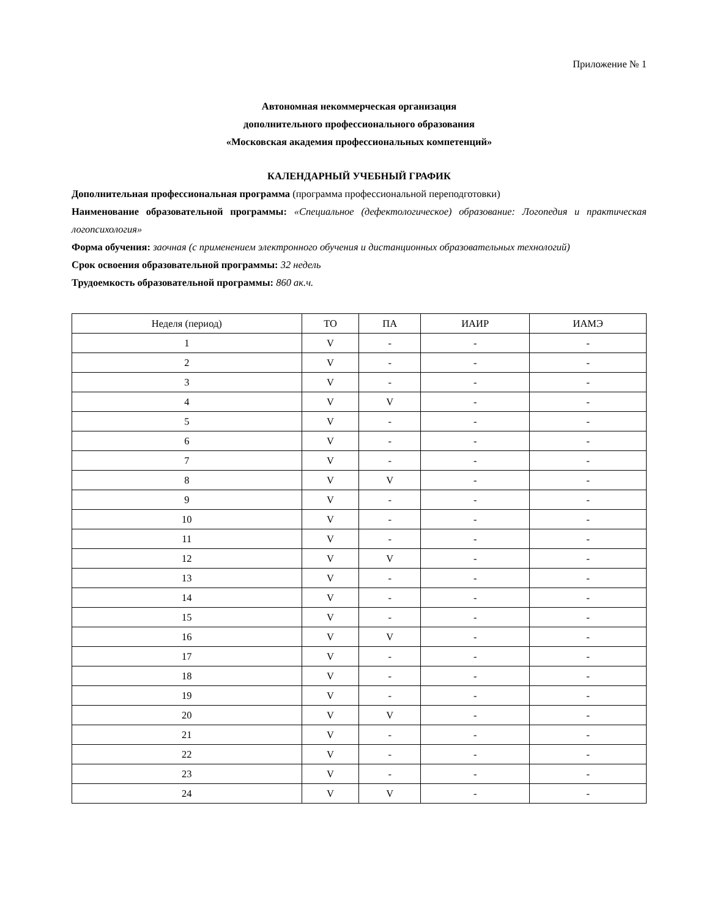Приложение № 1
Автономная некоммерческая организация
дополнительного профессионального образования
«Московская академия профессиональных компетенций»
КАЛЕНДАРНЫЙ УЧЕБНЫЙ ГРАФИК
Дополнительная профессиональная программа (программа профессиональной переподготовки)
Наименование образовательной программы: «Специальное (дефектологическое) образование: Логопедия и практическая логопсихология»
Форма обучения: заочная (с применением электронного обучения и дистанционных образовательных технологий)
Срок освоения образовательной программы: 32 недель
Трудоемкость образовательной программы: 860 ак.ч.
| Неделя (период) | ТО | ПА | ИАИР | ИАМЭ |
| --- | --- | --- | --- | --- |
| 1 | V | - | - | - |
| 2 | V | - | - | - |
| 3 | V | - | - | - |
| 4 | V | V | - | - |
| 5 | V | - | - | - |
| 6 | V | - | - | - |
| 7 | V | - | - | - |
| 8 | V | V | - | - |
| 9 | V | - | - | - |
| 10 | V | - | - | - |
| 11 | V | - | - | - |
| 12 | V | V | - | - |
| 13 | V | - | - | - |
| 14 | V | - | - | - |
| 15 | V | - | - | - |
| 16 | V | V | - | - |
| 17 | V | - | - | - |
| 18 | V | - | - | - |
| 19 | V | - | - | - |
| 20 | V | V | - | - |
| 21 | V | - | - | - |
| 22 | V | - | - | - |
| 23 | V | - | - | - |
| 24 | V | V | - | - |